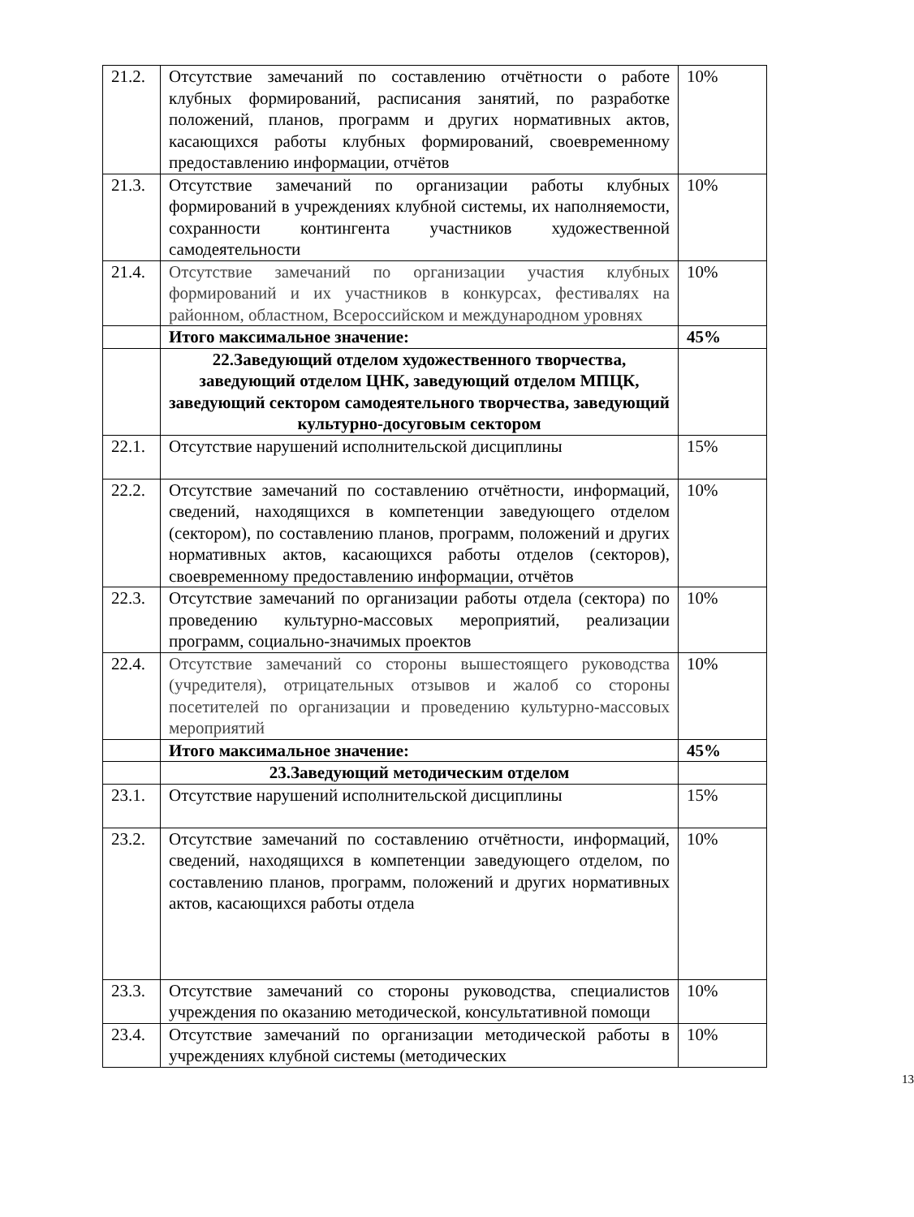| 21.2. | Отсутствие замечаний по составлению отчётности о работе клубных формирований, расписания занятий, по разработке положений, планов, программ и других нормативных актов, касающихся работы клубных формирований, своевременному предоставлению информации, отчётов | 10% |
| 21.3. | Отсутствие замечаний по организации работы клубных формирований в учреждениях клубной системы, их наполняемости, сохранности контингента участников художественной самодеятельности | 10% |
| 21.4. | Отсутствие замечаний по организации участия клубных формирований и их участников в конкурсах, фестивалях на районном, областном, Всероссийском и международном уровнях | 10% |
| | Итого максимальное значение: | 45% |
| | 22.Заведующий отделом художественного творчества, заведующий отделом ЦНК, заведующий отделом МПЦК, заведующий сектором самодеятельного творчества, заведующий культурно-досуговым сектором | |
| 22.1. | Отсутствие нарушений исполнительской дисциплины | 15% |
| 22.2. | Отсутствие замечаний по составлению отчётности, информаций, сведений, находящихся в компетенции заведующего отделом (сектором), по составлению планов, программ, положений и других нормативных актов, касающихся работы отделов (секторов), своевременному предоставлению информации, отчётов | 10% |
| 22.3. | Отсутствие замечаний по организации работы отдела (сектора) по проведению культурно-массовых мероприятий, реализации программ, социально-значимых проектов | 10% |
| 22.4. | Отсутствие замечаний со стороны вышестоящего руководства (учредителя), отрицательных отзывов и жалоб со стороны посетителей по организации и проведению культурно-массовых мероприятий | 10% |
| | Итого максимальное значение: | 45% |
| | 23.Заведующий методическим отделом | |
| 23.1. | Отсутствие нарушений исполнительской дисциплины | 15% |
| 23.2. | Отсутствие замечаний по составлению отчётности, информаций, сведений, находящихся в компетенции заведующего отделом, по составлению планов, программ, положений и других нормативных актов, касающихся работы отдела | 10% |
| 23.3. | Отсутствие замечаний со стороны руководства, специалистов учреждения по оказанию методической, консультативной помощи | 10% |
| 23.4. | Отсутствие замечаний по организации методической работы в учреждениях клубной системы (методических | 10% |
13